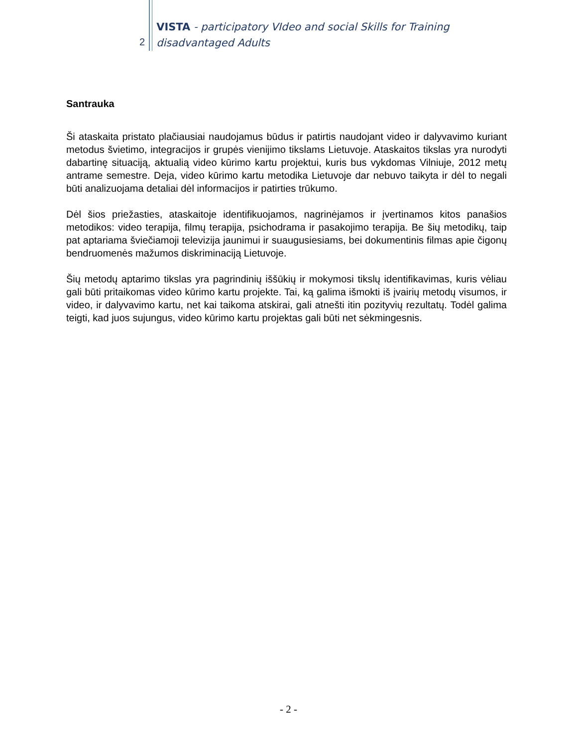2
VISTA - participatory VIdeo and social Skills for Training
disadvantaged Adults
Santrauka
Ši ataskaita pristato plačiausiai naudojamus būdus ir patirtis naudojant video ir dalyvavimo kuriant metodus švietimo, integracijos ir grupės vienijimo tikslams Lietuvoje. Ataskaitos tikslas yra nurodyti dabartinę situaciją, aktualią video kūrimo kartu projektui, kuris bus vykdomas Vilniuje, 2012 metų antrame semestre. Deja, video kūrimo kartu metodika Lietuvoje dar nebuvo taikyta ir dėl to negali būti analizuojama detaliai dėl informacijos ir patirties trūkumo.
Dėl šios priežasties, ataskaitoje identifikuojamos, nagrinėjamos ir įvertinamos kitos panašios metodikos: video terapija, filmų terapija, psichodrama ir pasakojimo terapija. Be šių metodikų, taip pat aptariama šviečiamoji televizija jaunimui ir suaugusiesiams, bei dokumentinis filmas apie čigonų bendruomenės mažumos diskriminaciją Lietuvoje.
Šių metodų aptarimo tikslas yra pagrindinių iššūkių ir mokymosi tikslų identifikavimas, kuris vėliau gali būti pritaikomas video kūrimo kartu projekte. Tai, ką galima išmokti iš įvairių metodų visumos, ir video, ir dalyvavimo kartu, net kai taikoma atskirai, gali atnešti itin pozityvių rezultatų. Todėl galima teigti, kad juos sujungus, video kūrimo kartu projektas gali būti net sėkmingesnis.
- 2 -